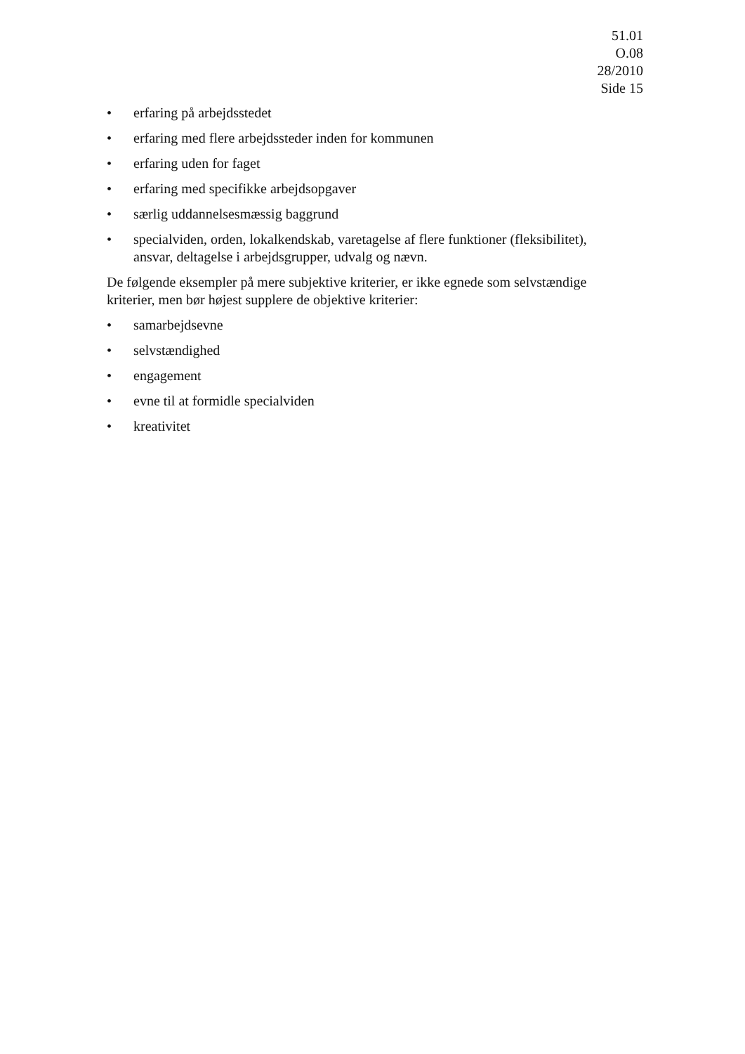51.01
O.08
28/2010
Side 15
• erfaring på arbejdsstedet
• erfaring med flere arbejdssteder inden for kommunen
• erfaring uden for faget
• erfaring med specifikke arbejdsopgaver
• særlig uddannelsesmæssig baggrund
• specialviden, orden, lokalkendskab, varetagelse af flere funktioner (fleksibilitet), ansvar, deltagelse i arbejdsgrupper, udvalg og nævn.
De følgende eksempler på mere subjektive kriterier, er ikke egnede som selvstændige kriterier, men bør højest supplere de objektive kriterier:
• samarbejdsevne
• selvstændighed
• engagement
• evne til at formidle specialviden
• kreativitet